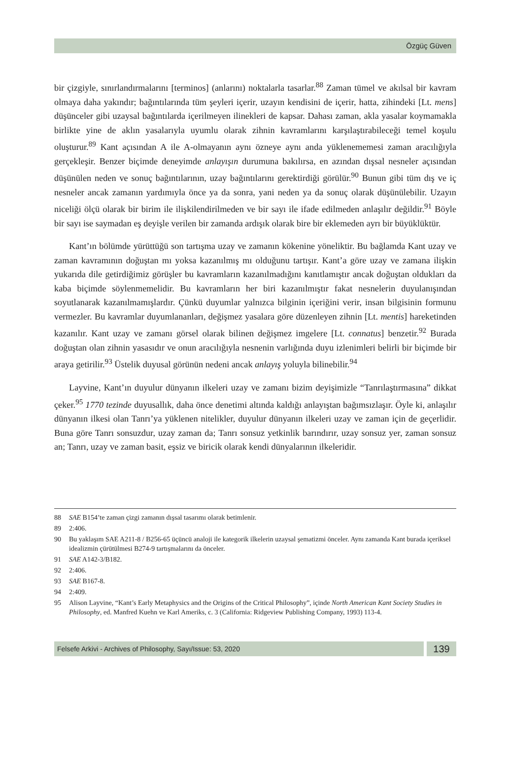Özgüç Güven
bir çizgiyle, sınırlandırmalarını [terminos] (anlarını) noktalarla tasarlar.<sup>88</sup> Zaman tümel ve akılsal bir kavram olmaya daha yakındır; bağıntılarında tüm şeyleri içerir, uzayın kendisini de içerir, hatta, zihindeki [Lt. mens] düşünceler gibi uzaysal bağıntılarda içerilmeyen ilinekleri de kapsar. Dahası zaman, akla yasalar koymamakla birlikte yine de aklın yasalarıyla uyumlu olarak zihnin kavramlarını karşılaştırabileceği temel koşulu oluşturur.<sup>89</sup> Kant açısından A ile A-olmayanın aynı özneye aynı anda yüklenememesi zaman aracılığıyla gerçekleşir. Benzer biçimde deneyimde anlayışın durumuna bakılırsa, en azından dışsal nesneler açısından düşünülen neden ve sonuç bağıntılarının, uzay bağıntılarını gerektirdiği görülür.<sup>90</sup> Bunun gibi tüm dış ve iç nesneler ancak zamanın yardımıyla önce ya da sonra, yani neden ya da sonuç olarak düşünülebilir. Uzayın niceliği ölçü olarak bir birim ile ilişkilendirilmeden ve bir sayı ile ifade edilmeden anlaşılır değildir.<sup>91</sup> Böyle bir sayı ise saymadan eş deyişle verilen bir zamanda ardışık olarak bire bir eklemeden ayrı bir büyüklüktür.
Kant’ın bölümde yürüttüğü son tartışma uzay ve zamanın kökenine yöneliktir. Bu bağlamda Kant uzay ve zaman kavramının doğuştan mı yoksa kazanılmış mı olduğunu tartışır. Kant’a göre uzay ve zamana ilişkin yukarıda dile getirdiğimiz görüşler bu kavramların kazanılmadığını kanıtlamıştır ancak doğuştan oldukları da kaba biçimde söylenmemelidir. Bu kavramların her biri kazanılmıştır fakat nesnelerin duyulanışından soyutlanarak kazanılmamışlardır. Çünkü duyumlar yalnızca bilginin içeriğini verir, insan bilgisinin formunu vermezler. Bu kavramlar duyumlananları, değişmez yasalara göre düzenleyen zihnin [Lt. mentis] hareketinden kazanılır. Kant uzay ve zamanı görsel olarak bilinen değişmez imgelere [Lt. connatus] benzetir.<sup>92</sup> Burada doğuştan olan zihnin yasasıdır ve onun aracılığıyla nesnenin varlığında duyu izlenimleri belirli bir biçimde bir araya getirilir.<sup>93</sup> Üstelik duyusal görünün nedeni ancak anlayış yoluyla bilinebilir.<sup>94</sup>
Layvine, Kant’ın duyulur dünyanın ilkeleri uzay ve zamanı bizim deyişimizle “Tanrılaştırmasına” dikkat çeker.<sup>95</sup> 1770 tezinde duyusallık, daha önce denetimi altında kaldığı anlayıştan bağımsızlaşır. Öyle ki, anlaşılır dünyanın ilkesi olan Tanrı’ya yüklenen nitelikler, duyulur dünyanın ilkeleri uzay ve zaman için de geçerlidir. Buna göre Tanrı sonsuzdur, uzay zaman da; Tanrı sonsuz yetkinlik barındırır, uzay sonsuz yer, zaman sonsuz an; Tanrı, uzay ve zaman basit, eşsiz ve biricik olarak kendi dünyalarının ilkeleridir.
88 SAE B154’te zaman çizgi zamanın dışsal tasarımı olarak betimlenir.
89 2:406.
90 Bu yaklaşım SAE A211-8 / B256-65 üçüncü analoji ile kategorik ilkelerin uzaysal şematizmi önceler. Aynı zamanda Kant burada içeriksel idealizmin çürütülmesi B274-9 tartışmalarını da önceler.
91 SAE A142-3/B182.
92 2:406.
93 SAE B167-8.
94 2:409.
95 Alison Layvine, “Kant’s Early Metaphysics and the Origins of the Critical Philosophy”, içinde North American Kant Society Studies in Philosophy, ed. Manfred Kuehn ve Karl Ameriks, c. 3 (California: Ridgeview Publishing Company, 1993) 113-4.
Felsefe Arkivi - Archives of Philosophy, Sayı/Issue: 53, 2020
139